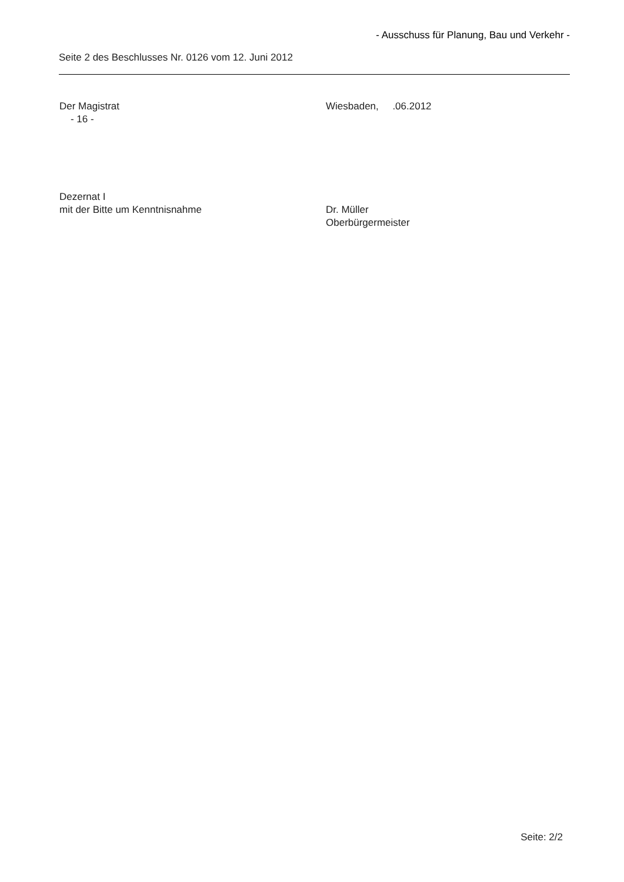- Ausschuss für Planung, Bau und Verkehr -
Seite 2 des Beschlusses Nr. 0126 vom 12. Juni 2012
Der Magistrat
- 16 -
Wiesbaden, .06.2012
Dezernat I
mit der Bitte um Kenntnisnahme
Dr. Müller
Oberbürgermeister
Seite: 2/2